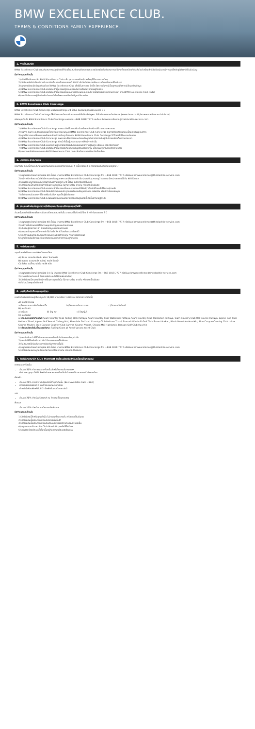BMW EXCELLENCE CLUB.
TERMS & CONDITIONS FAMILY EXPERIENCE.
1. การเป็นสมาชิก
BMW Excellence Club มอบประสบการณ์สุดพิเศษให้กับเพื่อนสมาชิกคนพิเศษของคุณ เพลิดเพลินกับประสบการณ์พิเศษที่สอดคล้องกับไลฟ์สไตล์ พร้อมสิทธิประโยชน์และบริการสุดเอ็กซ์คลูซีฟจากบีเอ็มดับเบิลยู
ข้อกำหนดและเงื่อนไข
1) เมื่อได้รับบัตรสมาชิก BMW Excellence Club แล้ว คุณสามารถรับบริการต่างๆได้ในเวลาตามที่ระบุ
2) สิทธิและสิทธิประโยชน์สำหรับสมาชิกเป็นของเจ้าของรถยนต์ BMW เท่านั้น ไม่สามารถโอน ขายคืน หรือแลกเป็นเงินสด
3) คุณอาจต้องแจ้งข้อมูลส่วนตัวแก่ BMW Excellence Club เพื่อใช้ในการจอง ซึ่งชื่อ ข้อความในกรณีนี้จะถูกระบุเพื่อการเปลี่ยนแปลงข้อมูล
4) BMW Excellence Club ขอสงวนสิทธิ์ในการเพิกถอนหรือระงับการเป็นสมาชิกของผู้ถือบัตร
5) BMW Excellence Club ขอสงวนสิทธิ์ในการเปลี่ยนแปลงข้อกำหนดและเงื่อนไข โดยไม่ต้องแจ้งให้ทราบล่วงหน้า จาก BMW Excellence Club เว็บไซต์
6) การใช้บริการของผู้ถือบัตรถือว่ายอมรับข้อกำหนดและเงื่อนไขที่ถูกเปลี่ยนแปลง
2. BMW Excellence Club Concierge
BMW Excellence Club Concierge พร้อมให้บริการคุณ 24 ชั่วโมง ไม่มีวันหยุดตลอดระยะเวลา 3 ปี
BMW Excellence Club Concierge ให้บริการแนะนำการเดินทางและบริษัทจัดทริปหรูหรา ทั้งในประเทศและต่างประเทศ (www.bmw.co.th/bmw-excellence-club.html)
เพียงคุณติดต่อ BMW Excellence Club Concierge หมายเลข +666 1018 7777 และอีเมล bmwexcellence@theblacktie-service.com
ข้อกำหนดและเงื่อนไข
1) BMW Excellence Club Concierge ขอสงวนสิทธิ์ในการเพิ่มเติมหรือยกเลิกบริการได้ตามความเหมาะสม
2) บริการ สินค้า และสิทธิประโยชน์ที่จัดหาโดยหรือผ่านระบบ BMW Excellence Club Concierge อยู่ภายใต้ข้อกำหนดและเงื่อนไขของผู้ให้บริการ
3) คุณไม่สามารถเปลี่ยนแปลงหรือยกเลิกบริการต่างๆ ที่จองผ่าน BMW Excellence Club Concierge ได้ โดยไม่ได้รับความยินยอม
4) BMW Excellence Club Concierge จะพยายามให้บริการและช่วยเหลือคุณในการติดต่อกับผู้ให้บริการอย่างเต็มความสามารถ
5) BMW Excellence Club Concierge ทำหน้าที่เป็นผู้ประสานงานการให้บริการเท่านั้น
6) BMW Excellence Club และตัวแทนของฝ่ายจัดการจะไม่รับผิดชอบต่อความสูญหาย เสียหาย หรือค่าใช้จ่ายใดๆ
7) BMW Excellence Club ขอสงวนสิทธิ์ในการจัดเก็บและใช้ข้อมูลส่วนตัวของคุณ เพื่อปรับปรุงคุณภาพการให้บริการ
8) การตกลงรับผิดชอบสุดของ BMW Excellence Club ต่อสมาชิกต่อการจองที่สมาชิกต้องชำระ
3. บริการรับ-ส่งสนามบิน
เดินทางไป-กลับที่พักและสนามบินอย่างมีระดับและสะดวกสบายได้ปีละ 5 ครั้ง ตลอด 3 ปี ด้วยรถยนต์บีเอ็มดับเบิลยูซีรีส์ 7
ข้อกำหนดและเงื่อนไข
1) กรุณาจองล่วงหน้าอย่างน้อย 48 ชั่วโมง ผ่านทาง BMW Excellence Club Concierge โทร +666 1018 7777 หรืออีเมล bmwexcellence@theblacktie-service.com
2) บริการรับ-ส่งสนามบินให้บริการเฉพาะในกรุงเทพฯ และปริมณฑลเท่านั้น (สนามบินสุวรรณภูมิ และดอนเมือง) ระยะทางไม่เกิน 40 กิโลเมตร
3) การจองและการยกเลิกบริการภายในเวลาน้อยกว่า 24 ชั่วโมง จะถือว่าใช้สิทธิ์ไปแล้ว
4) สิทธิพิเศษนี้สามารถใช้บริการได้เฉพาะคุณเท่านั้น ไม่สามารถโอน ขายคืน หรือแลกเป็นเงินสด
5) BMW Excellence Club ขอสงวนสิทธิ์ในการเปลี่ยนแปลงรถยนต์ที่ให้บริการโดยไม่ต้องแจ้งให้ทราบล่วงหน้า
6) BMW Excellence Club ไม่มีหน้าที่รับผิดชอบใดๆ ในการจัดหาหรือดูแลสิ่งของ ทรัพย์สิน หรือสัตว์เลี้ยงของคุณ
7) ค่าผ่านทางด่วนและค่าใช้จ่ายเพิ่มเติมอื่นๆ คุณเป็นผู้รับผิดชอบ
8) BMW Excellence Club จะไม่รับผิดชอบความเสียหายหรือความสูญเสียที่เกิดขึ้นจากเหตุสุดวิสัย
4. ส่งมอบพักผ่อนในจุดตรวจเช็คอินสนามบินและบริการรถยนต์ไฟฟ้า
ส่วนหนึ่งของสิทธิพิเศษเพื่อการเดินทางที่สะดวกสบายยิ่งขึ้น สามารถใช้บริการได้ปีละ 5 ครั้ง ในระยะเวลา 3 ปี
ข้อกำหนดและเงื่อนไข
1) กรุณาจองล่วงหน้าอย่างน้อย 48 ชั่วโมง ผ่านทาง BMW Excellence Club Concierge โทร +666 1018 7777 หรืออีเมล bmwexcellence@theblacktie-service.com
2) บริการนี้ไม่สามารถใช้ได้ในวันหยุดนักขัตฤกษ์และช่วงเทศกาล
3) สำหรับผู้โดยสารขาเข้า ต้องแจ้งข้อมูลเที่ยวบินล่วงหน้า
4) การยกเลิกทุกกรณีต้องกระทำไม่ต่ำกว่า 24 ชั่วโมงก่อนเวลาที่จองไว้
5) หากท่านมีสัมภาระจำนวนมากหรือมีความต้องการพิเศษ กรุณาแจ้งล่วงหน้า
6) คุณต้องปฏิบัติตามระเบียบของสนามบินและสายการบินทุกประการ
5. กอล์ฟเลอเนอร์ม
สนุกกับกอล์ฟในสนามกอล์ฟระดับแชมเปี้ยน
A) พัทยา: สยามคันทรีคลับ พัทยา โอลด์คอร์ส
B) อยุธยา: สนามกอล์ฟ อลไพน์ กอล์ฟ รีสอร์ท
C) หัวหิน: แบล็คเมาน์เท่น กอล์ฟ คลับ
ข้อกำหนดและเงื่อนไข
1) กรุณาจองล่วงหน้าอย่างน้อย 14 วัน ผ่านทาง BMW Excellence Club Concierge โทร +666 1018 7777 หรืออีเมล bmwexcellence@theblacktie-service.com
2) ราคาไม่รวมค่าแคดดี้ ค่ารถกอล์ฟ และค่าใช้จ่ายเพิ่มเติมอื่นๆ
3) สิทธิพิเศษนี้สามารถใช้บริการได้เฉพาะคุณเท่านั้น ไม่สามารถโอน ขายคืน หรือแลกเป็นเงินสด
4) ไม่รวมวันหยุดนักขัตฤกษ์
6. เครดิตสำหรับกิจกรรมสุดโปรด
เครดิตสำหรับกิจกรรมสุดโปรดมูลค่า 10,000 บาท (เลือก 1 กิจกรรม จากรายการต่อไปนี้)
A) เครดิตโรงแรม
a) โรงแรมแมนดาริน โอเรียนเต็ล b) โรงแรมอนันตรา สยาม c) โรงแรมบันยันทรี
B) เครดิตสปา
a) ศรีษลา b) ธัญ สปา c) ปัญญ์ปุรี
C) เครดิตกีฬา
a) ประสบการณ์กีฬากอล์ฟ: Siam Country Club Rolling Hills Pattaya, Siam Country Club Waterside Pattaya, Siam Country Club Plantation Pattaya, Siam Country Club Old Course Pattaya, Alpine Golf Club Pathum Thani, Alpine Golf Resort Chiang Mai, Riverdale Golf and Country Club Pathum Thani, Summit Windmill Golf Club Samut Prakan, Black Mountain Hua Hin, Blue Canyon Country Club Lakes Course Phuket, Blue Canyon Country Club Canyon Course Phuket, Chiang Mai Highlands, Banyan Golf Club Hua Hin
b) เรือและล่องเรือในที่สนุกสุดพิเศษ: Sailing Class at Royal Varuna Yacht Club
ข้อกำหนดและเงื่อนไข
1) เครดิตดังกล่าวใช้ได้กับรายการและเครื่องดื่มในกิจกรรมที่ระบุเท่านั้น
2) เครดิตใช้ได้ครั้งเดียวเท่านั้น ไม่สามารถทอนเป็นเงินสด
3) ไม่สามารถใช้ร่วมกับรายการส่งเสริมการขายอื่นได้
4) กรุณาจองล่วงหน้าอย่างน้อย 48 ชั่วโมง ผ่านทาง BMW Excellence Club Concierge โทร +666 1018 7777 หรืออีเมล bmwexcellence@theblacktie-service.com
5) สิทธิพิเศษเฉพาะคุณเท่านั้น ไม่สามารถโอน ขายคืน หรือแลกเป็นเงินสด
7. สิทธิพิเศษสมาชิก Club Marriott (พร้อมเลือกรับสิทธิประโยชน์อื่นทดแทน)
อาหารและเครื่องดื่ม
ส่วนลด 30% ค่าอาหารและเครื่องดื่มสำหรับโรงแรมในกรุงเทพฯ
รับส่วนลดสูงสุด 20% สำหรับค่าอาหารและเครื่องดื่มในโรงแรมที่ร่วมรายการทั่วประเทศไทย
ห้องพัก
ส่วนลด 20% จากอัตราค่าห้องพักที่ดีที่สุดในวันนั้น (Best Available Rate - BAR)
บัตรกำนัลห้องพักฟรี 1 คืนที่โรงแรมในประเทศไทย
บัตรกำนัลห้องพักฟรีคืนที่ 2 เมื่อพักคืนแรกในราคาปกติ
สปา
ส่วนลด 20% สำหรับบริการสปา ณ โรงแรมที่ร่วมรายการ
ฟิตเนส
ส่วนลด 10% สำหรับการสมัครสมาชิกฟิตเนส
ข้อกำหนดและเงื่อนไข
1) สิทธิพิเศษนี้สำหรับคุณเท่านั้น ไม่สามารถโอน ขายคืน หรือแลกเป็นเงินสด
2) สิทธิพิเศษนี้ไม่สามารถใช้ร่วมกับโปรโมชั่นอื่นได้
3) สิทธิพิเศษนี้ไม่สามารถใช้ร่วมกับส่วนลดหรือรายการส่งเสริมการขายอื่น
4) กรุณาแสดงบัตรสมาชิก Club Marriott ทุกครั้งที่ใช้บริการ
5) การจองห้องพักและสิ่งอื่นๆขึ้นอยู่กับความพร้อมของโรงแรม